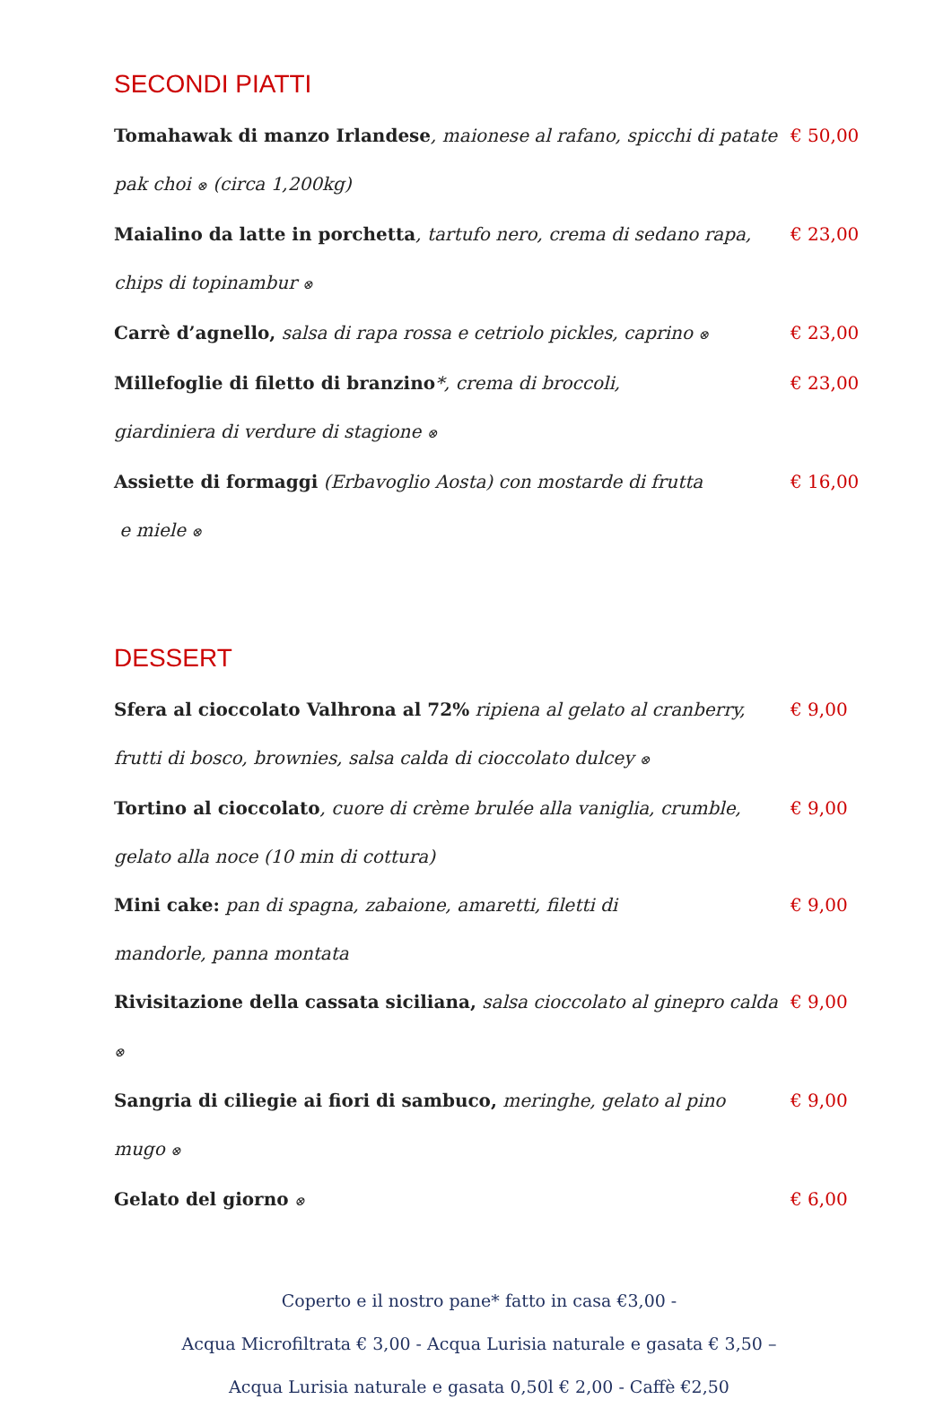SECONDI PIATTI
Tomahawak di manzo Irlandese, maionese al rafano, spicchi di patate pak choi ⊗ (circa 1,200kg)
€ 50,00
Maialino da latte in porchetta, tartufo nero, crema di sedano rapa, chips di topinambur ⊗
€ 23,00
Carrè d’agnello, salsa di rapa rossa e cetriolo pickles, caprino ⊗
€ 23,00
Millefoglie di filetto di branzino*, crema di broccoli,
giardiniera di verdure di stagione ⊗
€ 23,00
Assiette di formaggi (Erbavoglio Aosta) con mostarde di frutta
e miele ⊗
€ 16,00
DESSERT
Sfera al cioccolato Valhrona al 72% ripiena al gelato al cranberry,
frutti di bosco, brownies, salsa calda di cioccolato dulcey ⊗
€ 9,00
Tortino al cioccolato, cuore di crème brulée alla vaniglia, crumble,
gelato alla noce (10 min di cottura)
€ 9,00
Mini cake: pan di spagna, zabaione, amaretti, filetti di
mandorle, panna montata
€ 9,00
Rivisitazione della cassata siciliana, salsa cioccolato al ginepro calda ⊗
€ 9,00
Sangria di ciliegie ai fiori di sambuco, meringhe, gelato al pino mugo ⊗
€ 9,00
Gelato del giorno ⊗
€ 6,00
Coperto e il nostro pane* fatto in casa €3,00 -
Acqua Microfiltrata € 3,00 - Acqua Lurisia naturale e gasata € 3,50 –
Acqua Lurisia naturale e gasata 0,50l € 2,00 - Caffè €2,50